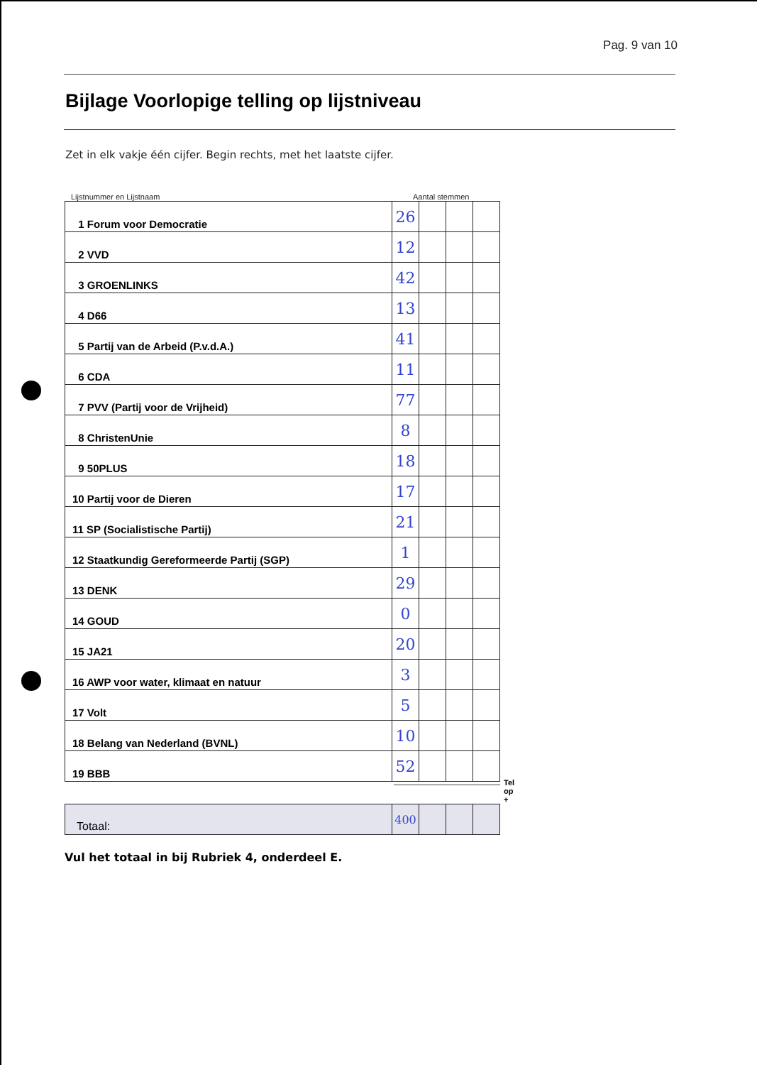Pag. 9 van 10
Bijlage Voorlopige telling op lijstniveau
Zet in elk vakje één cijfer. Begin rechts, met het laatste cijfer.
Lijstnummer en Lijstnaam Aantal stemmen
| 1 Forum voor Democratie | 26 | | | |
| 2 VVD | 12 | | | |
| 3 GROENLINKS | 42 | | | |
| 4 D66 | 13 | | | |
| 5 Partij van de Arbeid (P.v.d.A.) | 41 | | | |
| 6 CDA | 11 | | | |
| 7 PVV (Partij voor de Vrijheid) | 77 | | | |
| 8 ChristenUnie | 8 | | | |
| 9 50PLUS | 18 | | | |
| 10 Partij voor de Dieren | 17 | | | |
| 11 SP (Socialistische Partij) | 21 | | | |
| 12 Staatkundig Gereformeerde Partij (SGP) | 1 | | | |
| 13 DENK | 29 | | | |
| 14 GOUD | 0 | | | |
| 15 JA21 | 20 | | | |
| 16 AWP voor water, klimaat en natuur | 3 | | | |
| 17 Volt | 5 | | | |
| 18 Belang van Nederland (BVNL) | 10 | | | |
| 19 BBB | 52 | | | |
Tel op +
| Totaal: | 400 | | | |
Vul het totaal in bij Rubriek 4, onderdeel E.